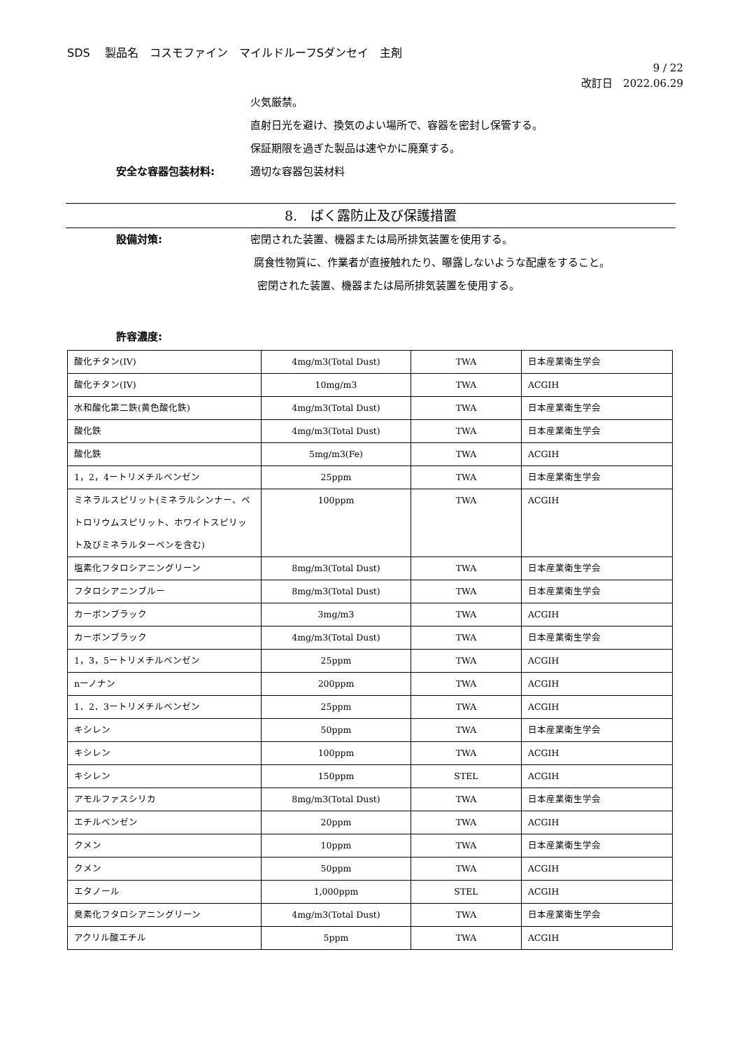SDS　 製品名　コスモファイン　マイルドルーフSダンセイ　主剤
9 / 22
改訂日　2022.06.29
火気厳禁。
直射日光を避け、換気のよい場所で、容器を密封し保管する。
保証期限を過ぎた製品は速やかに廃棄する。
安全な容器包装材料: 適切な容器包装材料
8.　ばく露防止及び保護措置
設備対策: 密閉された装置、機器または局所排気装置を使用する。
腐食性物質に、作業者が直接触れたり、曝露しないような配慮をすること。
密閉された装置、機器または局所排気装置を使用する。
許容濃度:
| 酸化チタン(IV) | 4mg/m3(Total Dust) | TWA | 日本産業衛生学会 |
| 酸化チタン(IV) | 10mg/m3 | TWA | ACGIH |
| 水和酸化第二鉄(黄色酸化鉄) | 4mg/m3(Total Dust) | TWA | 日本産業衛生学会 |
| 酸化鉄 | 4mg/m3(Total Dust) | TWA | 日本産業衛生学会 |
| 酸化鉄 | 5mg/m3(Fe) | TWA | ACGIH |
| 1，2，4ートリメチルベンゼン | 25ppm | TWA | 日本産業衛生学会 |
| ミネラルスピリット(ミネラルシンナー、ペトロリウムスピリット、ホワイトスピリット及びミネラルターペンを含む) | 100ppm | TWA | ACGIH |
| 塩素化フタロシアニングリーン | 8mg/m3(Total Dust) | TWA | 日本産業衛生学会 |
| フタロシアニンブルー | 8mg/m3(Total Dust) | TWA | 日本産業衛生学会 |
| カーボンブラック | 3mg/m3 | TWA | ACGIH |
| カーボンブラック | 4mg/m3(Total Dust) | TWA | 日本産業衛生学会 |
| 1，3，5ートリメチルベンゼン | 25ppm | TWA | ACGIH |
| nーノナン | 200ppm | TWA | ACGIH |
| 1．2．3ートリメチルベンゼン | 25ppm | TWA | ACGIH |
| キシレン | 50ppm | TWA | 日本産業衛生学会 |
| キシレン | 100ppm | TWA | ACGIH |
| キシレン | 150ppm | STEL | ACGIH |
| アモルファスシリカ | 8mg/m3(Total Dust) | TWA | 日本産業衛生学会 |
| エチルベンゼン | 20ppm | TWA | ACGIH |
| クメン | 10ppm | TWA | 日本産業衛生学会 |
| クメン | 50ppm | TWA | ACGIH |
| エタノール | 1,000ppm | STEL | ACGIH |
| 臭素化フタロシアニングリーン | 4mg/m3(Total Dust) | TWA | 日本産業衛生学会 |
| アクリル酸エチル | 5ppm | TWA | ACGIH |